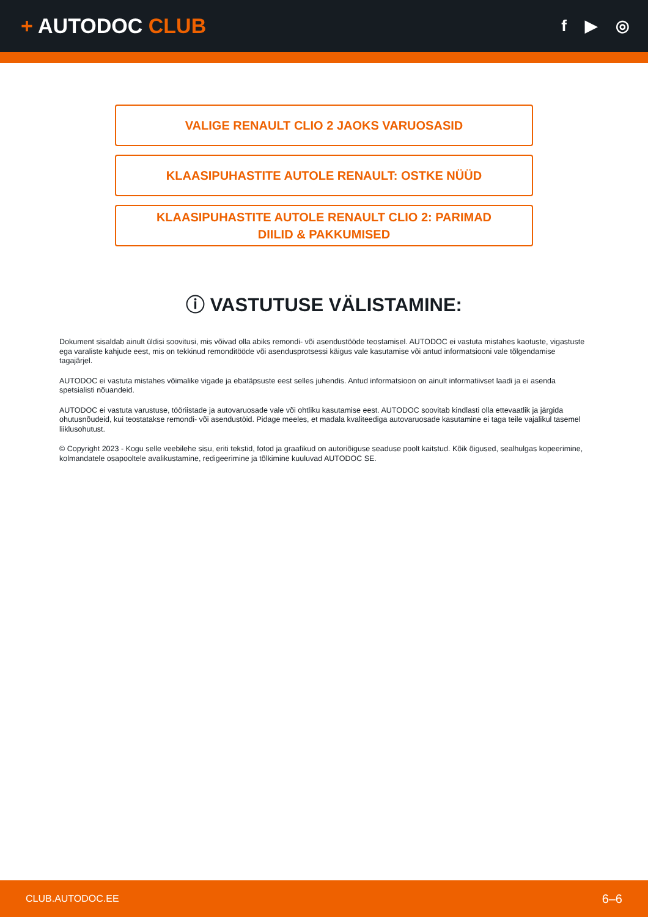+ AUTODOC CLUB
f ▶ ◎
VALIGE RENAULT CLIO 2 JAOKS VARUOSASID
KLAASIPUHASTITE AUTOLE RENAULT: OSTKE NÜÜD
KLAASIPUHASTITE AUTOLE RENAULT CLIO 2: PARIMAD
DIILID & PAKKUMISED
ⓘ VASTUTUSE VÄLISTAMINE:
Dokument sisaldab ainult üldisi soovitusi, mis võivad olla abiks remondi- või asendustööde teostamisel. AUTODOC ei vastuta mistahes kaotuste, vigastuste ega varaliste kahjude eest, mis on tekkinud remonditööde või asendusprotsessi käigus vale kasutamise või antud informatsiooni vale tõlgendamise tagajärjel.
AUTODOC ei vastuta mistahes võimalike vigade ja ebatäpsuste eest selles juhendis. Antud informatsioon on ainult informatiivset laadi ja ei asenda spetsialisti nõuandeid.
AUTODOC ei vastuta varustuse, tööriistade ja autovaruosade vale või ohtliku kasutamise eest. AUTODOC soovitab kindlasti olla ettevaatlik ja järgida ohutusnõudeid, kui teostatakse remondi- või asendustöid. Pidage meeles, et madala kvaliteediga autovaruosade kasutamine ei taga teile vajalikul tasemel liiklusohutust.
© Copyright 2023 - Kogu selle veebilehe sisu, eriti tekstid, fotod ja graafikud on autoriõiguse seaduse poolt kaitstud. Kõik õigused, sealhulgas kopeerimine, kolmandatele osapooltele avalikustamine, redigeerimine ja tõlkimine kuuluvad AUTODOC SE.
CLUB.AUTODOC.EE 6–6